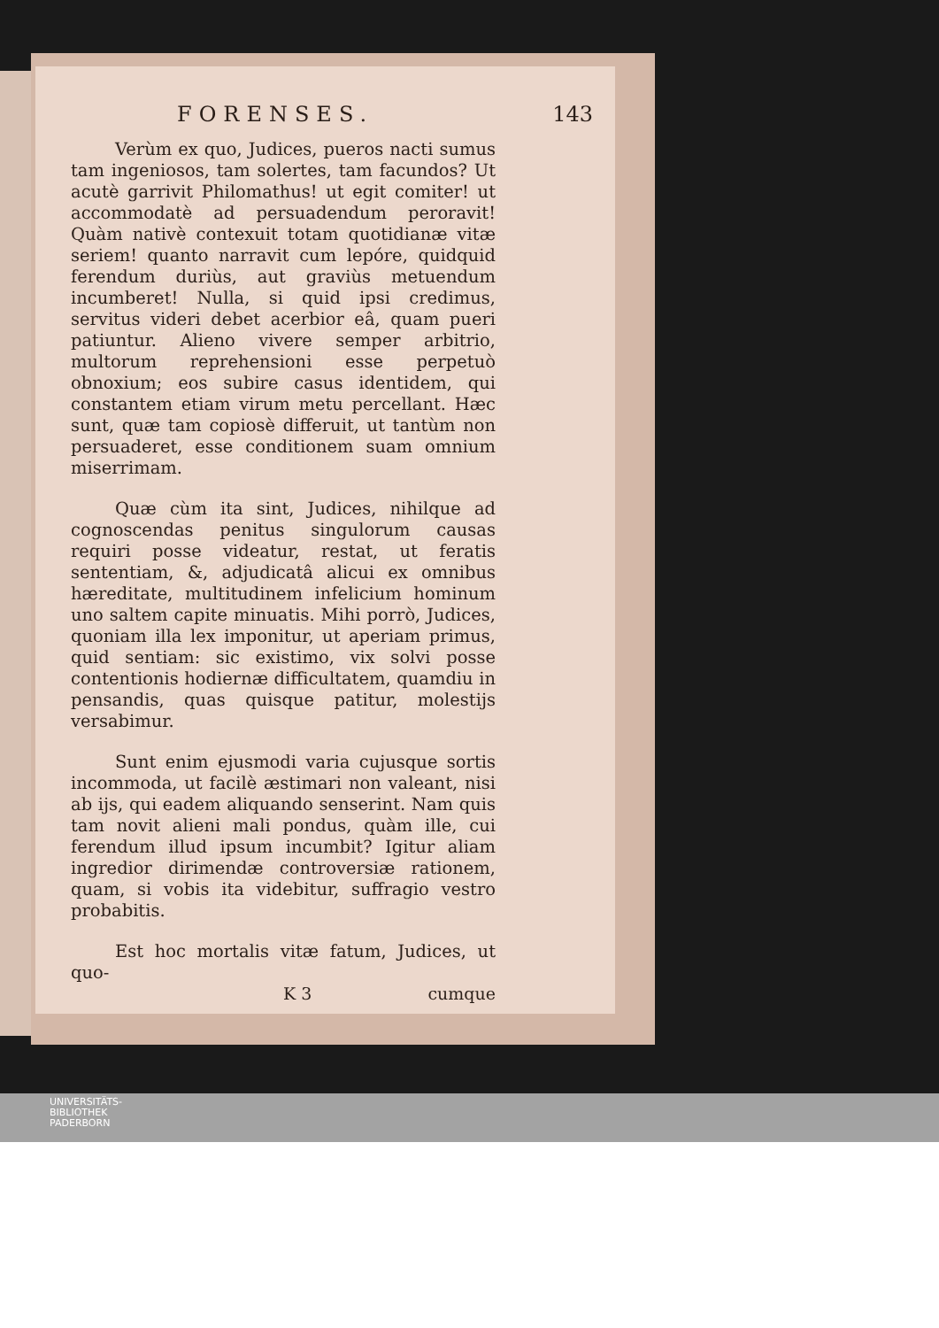FORENSES. 143
Verùm ex quo, Judices, pueros nacti sumus tam ingeniosos, tam solertes, tam facundos? Ut acutè garrivit Philomathus! ut egit comiter! ut accommodatè ad persuadendum peroravit! Quàm nativè contexuit totam quotidianæ vitæ seriem! quanto narravit cum lepóre, quidquid ferendum duriùs, aut graviùs metuendum incumberet! Nulla, si quid ipsi credimus, servitus videri debet acerbior eâ, quam pueri patiuntur. Alieno vivere semper arbitrio, multorum reprehensioni esse perpetuò obnoxium; eos subire casus identidem, qui constantem etiam virum metu percellant. Hæc sunt, quæ tam copiosè differuit, ut tantùm non persuaderet, esse conditionem suam omnium miserrimam.
Quæ cùm ita sint, Judices, nihilque ad cognoscendas penitus singulorum causas requiri posse videatur, restat, ut feratis sententiam, &, adjudicatâ alicui ex omnibus hæreditate, multitudinem infelicium hominum uno saltem capite minuatis. Mihi porrò, Judices, quoniam illa lex imponitur, ut aperiam primus, quid sentiam: sic existimo, vix solvi posse contentionis hodiernæ difficultatem, quamdiu in pensandis, quas quisque patitur, molestijs versabimur.
Sunt enim ejusmodi varia cujusque sortis incommoda, ut facilè æstimari non valeant, nisi ab ijs, qui eadem aliquando senserint. Nam quis tam novit alieni mali pondus, quàm ille, cui ferendum illud ipsum incumbit? Igitur aliam ingredior dirimendæ controversiæ rationem, quam, si vobis ita videbitur, suffragio vestro probabitis.
Est hoc mortalis vitæ fatum, Judices, ut quo-
K 3 cumque
UNIVERSITÄTS-
BIBLIOTHEK
PADERBORN